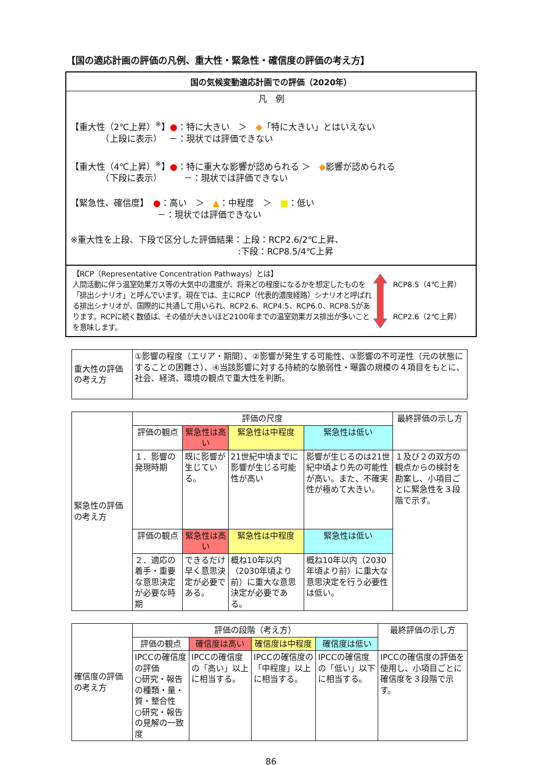【国の適応計画の評価の凡例、重大性・緊急性・確信度の評価の考え方】
国の気候変動適応計画での評価（2020年）
凡　例
【重大性（2℃上昇）<sup>※</sup>】●：特に大きい　＞　◆「特に大きい」とはいえない
　　　　（上段に表示）　 －：現状では評価できない
【重大性（4℃上昇）<sup>※</sup>】●：特に重大な影響が認められる ＞　◆影響が認められる
　　　　（下段に表示）　　　－：現状では評価できない
【緊急性、確信度】　●：高い　＞　▲：中程度　＞　■：低い
　　　　　　　　　　－：現状では評価できない
※重大性を上段、下段で区分した評価結果：上段：RCP2.6/2℃上昇、
　　　　　　　　　　　　　　　　　　　 :下段：RCP8.5/4℃上昇
【RCP（Representative Concentration Pathways）とは】
人間活動に伴う温室効果ガス等の大気中の濃度が、将来どの程度になるかを想定したものを「排出シナリオ」と呼んでいます。現在では、主にRCP（代表的濃度経路）シナリオと呼ばれる排出シナリオが、国際的に共通して用いられ、RCP2.6、RCP4.5、RCP6.0、RCP8.5があります。RCPに続く数値は、その値が大きいほど2100年までの温室効果ガス排出が多いことを意味します。
RCP8.5（4℃上昇）
RCP2.6（2℃上昇）
| 重大性の評価の考え方 | ①影響の程度（エリア・期間）、②影響が発生する可能性、③影響の不可逆性（元の状態にすることの困難さ）、④当該影響に対する持続的な脆弱性・曝露の規模の４項目をもとに、社会、経済、環境の観点で重大性を判断。 |
| 緊急性の評価の考え方 | 評価の尺度 | | | | 最終評価の示し方 |
| | 評価の観点 | 緊急性は高い | 緊急性は中程度 | 緊急性は低い | |
| | １．影響の発現時期 | 既に影響が生じている。 | 21世紀中頃までに影響が生じる可能性が高い | 影響が生じるのは21世紀中頃より先の可能性が高い。また、不確実性が極めて大きい。 | １及び２の双方の観点からの検討を勘案し、小項目ごとに緊急性を３段階で示す。 |
| | 評価の観点 | 緊急性は高い | 緊急性は中程度 | 緊急性は低い | |
| | ２．適応の着手・重要な意思決定が必要な時期 | できるだけ早く意思決定が必要である。 | 概ね10年以内（2030年頃より前）に重大な意思決定が必要である。 | 概ね10年以内（2030年頃より前）に重大な意思決定を行う必要性は低い。 | |
| 確信度の評価の考え方 | 評価の段階（考え方） | | | | 最終評価の示し方 |
| | 評価の観点 | 確信度は高い | 確信度は中程度 | 確信度は低い | |
| | IPCCの確信度の評価 ○研究・報告の種類・量・質・整合性 ○研究・報告の見解の一致度 | IPCCの確信度の「高い」以上に相当する。 | IPCCの確信度の「中程度」以上に相当する。 | IPCCの確信度の「低い」以下に相当する。 | IPCCの確信度の評価を使用し、小項目ごとに確信度を３段階で示す。 |
86